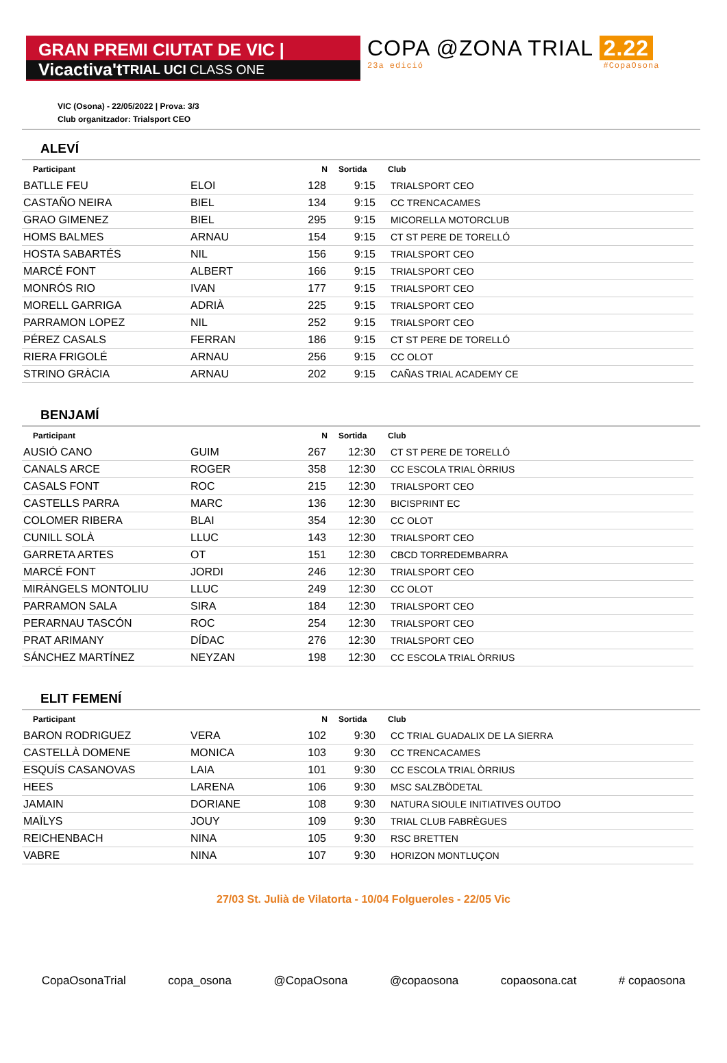GRAN PREMI CIUTAT DE VIC | Vicactiva't
TRIAL UCI CLASS ONE
COPA @ZONA TRIAL 2.22
23a edició #CopaOsona
VIC (Osona) - 22/05/2022 | Prova: 3/3
Club organitzador: Trialsport CEO
ALEVÍ
| Participant | | N | Sortida | Club |
| --- | --- | --- | --- | --- |
| BATLLE FEU | ELOI | 128 | 9:15 | TRIALSPORT CEO |
| CASTAÑO NEIRA | BIEL | 134 | 9:15 | CC TRENCACAMES |
| GRAO GIMENEZ | BIEL | 295 | 9:15 | MICORELLA MOTORCLUB |
| HOMS BALMES | ARNAU | 154 | 9:15 | CT ST PERE DE TORELLÓ |
| HOSTA SABARTÉS | NIL | 156 | 9:15 | TRIALSPORT CEO |
| MARCÉ FONT | ALBERT | 166 | 9:15 | TRIALSPORT CEO |
| MONRÓS RIO | IVAN | 177 | 9:15 | TRIALSPORT CEO |
| MORELL GARRIGA | ADRIÀ | 225 | 9:15 | TRIALSPORT CEO |
| PARRAMON LOPEZ | NIL | 252 | 9:15 | TRIALSPORT CEO |
| PÉREZ CASALS | FERRAN | 186 | 9:15 | CT ST PERE DE TORELLÓ |
| RIERA FRIGOLÉ | ARNAU | 256 | 9:15 | CC OLOT |
| STRINO GRÀCIA | ARNAU | 202 | 9:15 | CAÑAS TRIAL ACADEMY CE |
BENJAMÍ
| Participant | | N | Sortida | Club |
| --- | --- | --- | --- | --- |
| AUSIÓ CANO | GUIM | 267 | 12:30 | CT ST PERE DE TORELLÓ |
| CANALS ARCE | ROGER | 358 | 12:30 | CC ESCOLA TRIAL ÒRRIUS |
| CASALS FONT | ROC | 215 | 12:30 | TRIALSPORT CEO |
| CASTELLS PARRA | MARC | 136 | 12:30 | BICISPRINT EC |
| COLOMER RIBERA | BLAI | 354 | 12:30 | CC OLOT |
| CUNILL SOLÀ | LLUC | 143 | 12:30 | TRIALSPORT CEO |
| GARRETA ARTES | OT | 151 | 12:30 | CBCD TORREDEMBARRA |
| MARCÉ FONT | JORDI | 246 | 12:30 | TRIALSPORT CEO |
| MIRÀNGELS MONTOLIU | LLUC | 249 | 12:30 | CC OLOT |
| PARRAMON SALA | SIRA | 184 | 12:30 | TRIALSPORT CEO |
| PERARNAU TASCÓN | ROC | 254 | 12:30 | TRIALSPORT CEO |
| PRAT ARIMANY | DÍDAC | 276 | 12:30 | TRIALSPORT CEO |
| SÁNCHEZ MARTÍNEZ | NEYZAN | 198 | 12:30 | CC ESCOLA TRIAL ÒRRIUS |
ELIT FEMENÍ
| Participant | | N | Sortida | Club |
| --- | --- | --- | --- | --- |
| BARON RODRIGUEZ | VERA | 102 | 9:30 | CC TRIAL GUADALIX DE LA SIERRA |
| CASTELLÀ DOMENE | MONICA | 103 | 9:30 | CC TRENCACAMES |
| ESQUÍS CASANOVAS | LAIA | 101 | 9:30 | CC ESCOLA TRIAL ÒRRIUS |
| HEES | LARENA | 106 | 9:30 | MSC SALZBÖDETAL |
| JAMAIN | DORIANE | 108 | 9:30 | NATURA SIOULE INITIATIVES OUTDO |
| MAÏLYS | JOUY | 109 | 9:30 | TRIAL CLUB FABRÈGUES |
| REICHENBACH | NINA | 105 | 9:30 | RSC BRETTEN |
| VABRE | NINA | 107 | 9:30 | HORIZON MONTLUÇON |
27/03 St. Julià de Vilatorta - 10/04 Folgueroles - 22/05 Vic
CopaOsonaTrial copa_osona @CopaOsona @copaosona copaosona.cat # copaosona